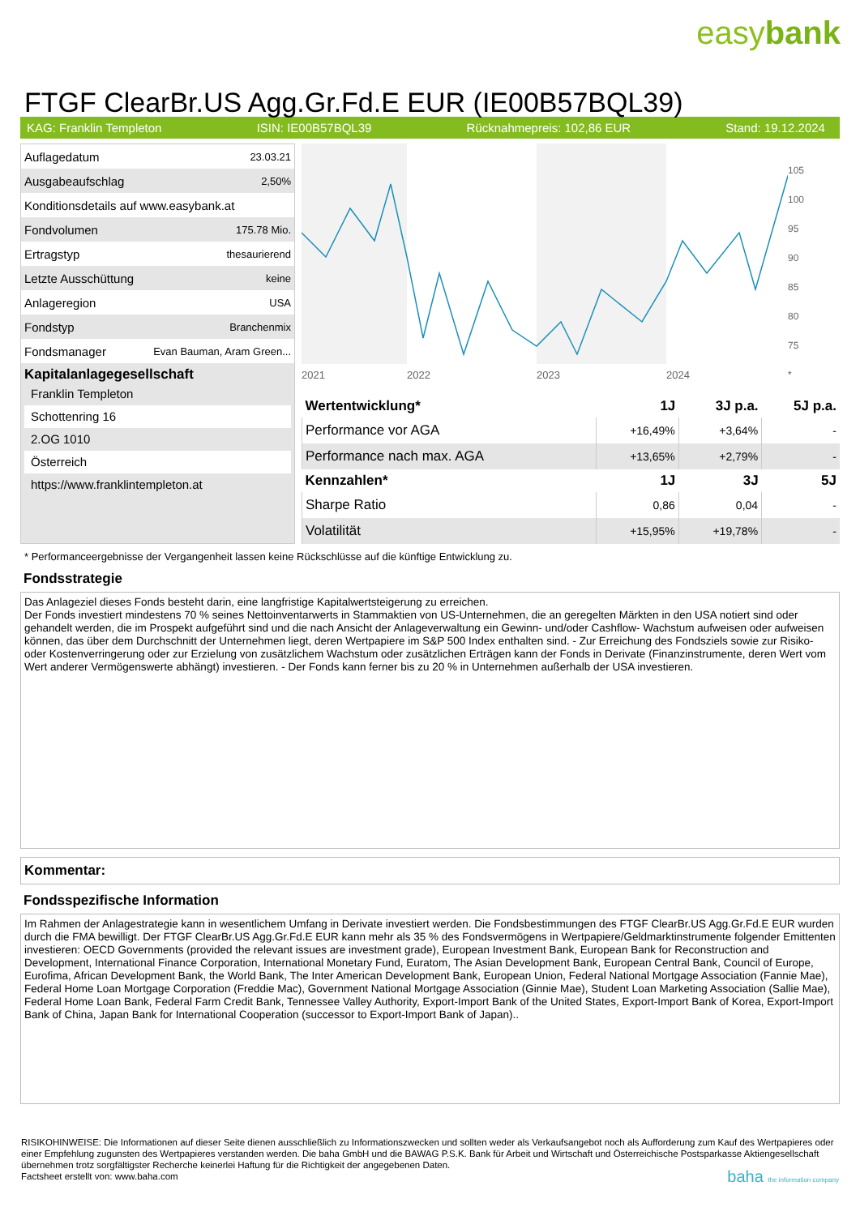easybank
FTGF ClearBr.US Agg.Gr.Fd.E EUR (IE00B57BQL39)
KAG: Franklin Templeton ISIN: IE00B57BQL39 Rücknahmepreis: 102,86 EUR Stand: 19.12.2024
| Auflagedatum | 23.03.21 |
| Ausgabeaufschlag | 2,50% |
| Konditionsdetails auf www.easybank.at | |
| Fondvolumen | 175.78 Mio. |
| Ertragstyp | thesaurierend |
| Letzte Ausschüttung | keine |
| Anlageregion | USA |
| Fondstyp | Branchenmix |
| Fondsmanager | Evan Bauman, Aram Green... |
Kapitalanlagegesellschaft
Franklin Templeton
Schottenring 16
2.OG 1010
Österreich
https://www.franklintempleton.at
2021
2022
2023
2024
105
100
95
90
85
80
75
*
| Wertentwicklung* | 1J | 3J p.a. | 5J p.a. |
| --- | --- | --- | --- |
| Performance vor AGA | +16,49% | +3,64% | - |
| Performance nach max. AGA | +13,65% | +2,79% | - |
| Kennzahlen* | 1J | 3J | 5J |
| Sharpe Ratio | 0,86 | 0,04 | - |
| Volatilität | +15,95% | +19,78% | - |
* Performanceergebnisse der Vergangenheit lassen keine Rückschlüsse auf die künftige Entwicklung zu.
Fondsstrategie
Das Anlageziel dieses Fonds besteht darin, eine langfristige Kapitalwertsteigerung zu erreichen.
Der Fonds investiert mindestens 70 % seines Nettoinventarwerts in Stammaktien von US-Unternehmen, die an geregelten Märkten in den USA notiert sind oder gehandelt werden, die im Prospekt aufgeführt sind und die nach Ansicht der Anlageverwaltung ein Gewinn- und/oder Cashflow- Wachstum aufweisen oder aufweisen können, das über dem Durchschnitt der Unternehmen liegt, deren Wertpapiere im S&P 500 Index enthalten sind. - Zur Erreichung des Fondsziels sowie zur Risiko- oder Kostenverringerung oder zur Erzielung von zusätzlichem Wachstum oder zusätzlichen Erträgen kann der Fonds in Derivate (Finanzinstrumente, deren Wert vom Wert anderer Vermögenswerte abhängt) investieren. - Der Fonds kann ferner bis zu 20 % in Unternehmen außerhalb der USA investieren.
Kommentar:
Fondsspezifische Information
Im Rahmen der Anlagestrategie kann in wesentlichem Umfang in Derivate investiert werden. Die Fondsbestimmungen des FTGF ClearBr.US Agg.Gr.Fd.E EUR wurden durch die FMA bewilligt. Der FTGF ClearBr.US Agg.Gr.Fd.E EUR kann mehr als 35 % des Fondsvermögens in Wertpapiere/Geldmarktinstrumente folgender Emittenten investieren: OECD Governments (provided the relevant issues are investment grade), European Investment Bank, European Bank for Reconstruction and Development, International Finance Corporation, International Monetary Fund, Euratom, The Asian Development Bank, European Central Bank, Council of Europe, Eurofima, African Development Bank, the World Bank, The Inter American Development Bank, European Union, Federal National Mortgage Association (Fannie Mae), Federal Home Loan Mortgage Corporation (Freddie Mac), Government National Mortgage Association (Ginnie Mae), Student Loan Marketing Association (Sallie Mae), Federal Home Loan Bank, Federal Farm Credit Bank, Tennessee Valley Authority, Export-Import Bank of the United States, Export-Import Bank of Korea, Export-Import Bank of China, Japan Bank for International Cooperation (successor to Export-Import Bank of Japan)..
RISIKOHINWEISE: Die Informationen auf dieser Seite dienen ausschließlich zu Informationszwecken und sollten weder als Verkaufsangebot noch als Aufforderung zum Kauf des Wertpapieres oder einer Empfehlung zugunsten des Wertpapieres verstanden werden. Die baha GmbH und die BAWAG P.S.K. Bank für Arbeit und Wirtschaft und Österreichische Postsparkasse Aktiengesellschaft übernehmen trotz sorgfältigster Recherche keinerlei Haftung für die Richtigkeit der angegebenen Daten.
Factsheet erstellt von: www.baha.com baha the information company